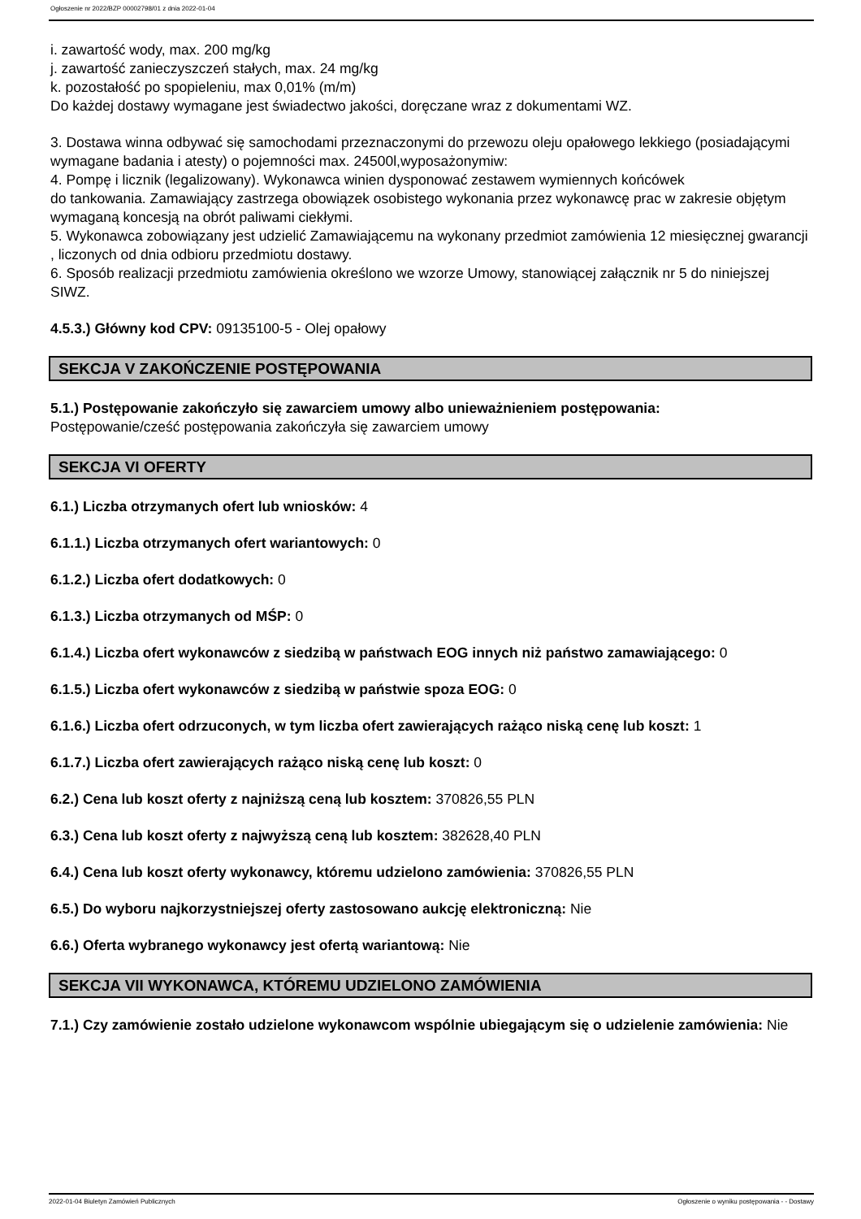Ogłoszenie nr 2022/BZP 00002798/01 z dnia 2022-01-04
i. zawartość wody, max. 200 mg/kg
j. zawartość zanieczyszczeń stałych, max. 24 mg/kg
k. pozostałość po spopieleniu, max 0,01% (m/m)
Do każdej dostawy wymagane jest świadectwo jakości, doręczane wraz z dokumentami WZ.
3. Dostawa winna odbywać się samochodami przeznaczonymi do przewozu oleju opałowego lekkiego (posiadającymi wymagane badania i atesty) o pojemności max. 24500l,wyposażonymiw:
4. Pompę i licznik (legalizowany). Wykonawca winien dysponować zestawem wymiennych końcówek
do tankowania. Zamawiający zastrzega obowiązek osobistego wykonania przez wykonawcę prac w zakresie objętym wymaganą koncesją na obrót paliwami ciekłymi.
5. Wykonawca zobowiązany jest udzielić Zamawiającemu na wykonany przedmiot zamówienia 12 miesięcznej gwarancji , liczonych od dnia odbioru przedmiotu dostawy.
6. Sposób realizacji przedmiotu zamówienia określono we wzorze Umowy, stanowiącej załącznik nr 5 do niniejszej SIWZ.
4.5.3.) Główny kod CPV: 09135100-5 - Olej opałowy
SEKCJA V ZAKOŃCZENIE POSTĘPOWANIA
5.1.) Postępowanie zakończyło się zawarciem umowy albo unieważnieniem postępowania:
Postępowanie/cześć postępowania zakończyła się zawarciem umowy
SEKCJA VI OFERTY
6.1.) Liczba otrzymanych ofert lub wniosków: 4
6.1.1.) Liczba otrzymanych ofert wariantowych: 0
6.1.2.) Liczba ofert dodatkowych: 0
6.1.3.) Liczba otrzymanych od MŚP: 0
6.1.4.) Liczba ofert wykonawców z siedzibą w państwach EOG innych niż państwo zamawiającego: 0
6.1.5.) Liczba ofert wykonawców z siedzibą w państwie spoza EOG: 0
6.1.6.) Liczba ofert odrzuconych, w tym liczba ofert zawierających rażąco niską cenę lub koszt: 1
6.1.7.) Liczba ofert zawierających rażąco niską cenę lub koszt: 0
6.2.) Cena lub koszt oferty z najniższą ceną lub kosztem: 370826,55 PLN
6.3.) Cena lub koszt oferty z najwyższą ceną lub kosztem: 382628,40 PLN
6.4.) Cena lub koszt oferty wykonawcy, któremu udzielono zamówienia: 370826,55 PLN
6.5.) Do wyboru najkorzystniejszej oferty zastosowano aukcję elektroniczną: Nie
6.6.) Oferta wybranego wykonawcy jest ofertą wariantową: Nie
SEKCJA VII WYKONAWCA, KTÓREMU UDZIELONO ZAMÓWIENIA
7.1.) Czy zamówienie zostało udzielone wykonawcom wspólnie ubiegającym się o udzielenie zamówienia: Nie
2022-01-04 Biuletyn Zamówień Publicznych Ogłoszenie o wyniku postępowania - - Dostawy